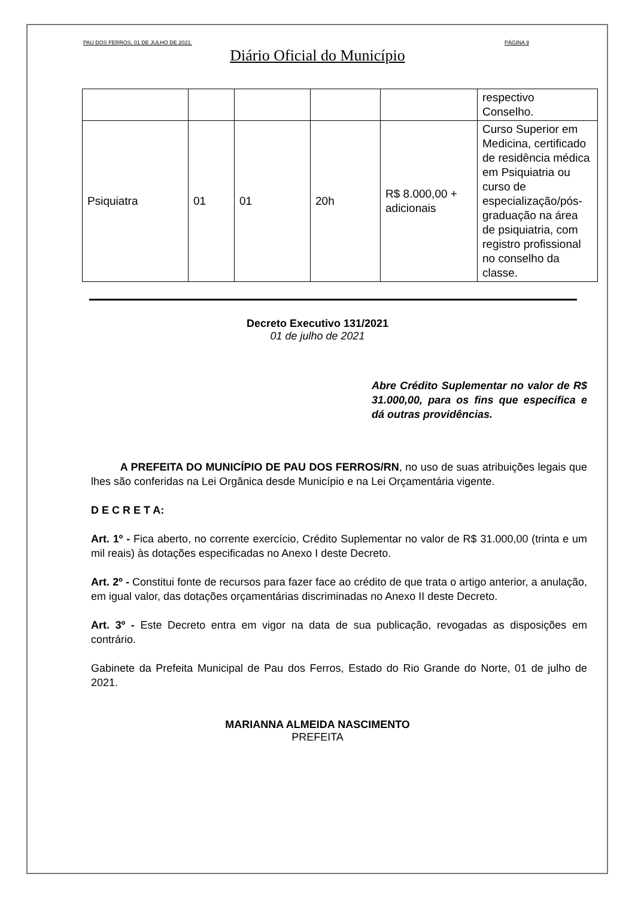PAU DOS FERROS, 01 DE JULHO DE 2021. PÁGINA 9
Diário Oficial do Município
| | | | | | respectivo Conselho. |
| Psiquiatra | 01 | 01 | 20h | R$ 8.000,00 + adicionais | Curso Superior em Medicina, certificado de residência médica em Psiquiatria ou curso de especialização/pós-graduação na área de psiquiatria, com registro profissional no conselho da classe. |
Decreto Executivo 131/2021
01 de julho de 2021
Abre Crédito Suplementar no valor de R$ 31.000,00, para os fins que especifica e dá outras providências.
A PREFEITA DO MUNICÍPIO DE PAU DOS FERROS/RN, no uso de suas atribuições legais que lhes são conferidas na Lei Orgânica desde Município e na Lei Orçamentária vigente.
D E C R E T A:
Art. 1º - Fica aberto, no corrente exercício, Crédito Suplementar no valor de R$ 31.000,00 (trinta e um mil reais) às dotações especificadas no Anexo I deste Decreto.
Art. 2º - Constitui fonte de recursos para fazer face ao crédito de que trata o artigo anterior, a anulação, em igual valor, das dotações orçamentárias discriminadas no Anexo II deste Decreto.
Art. 3º - Este Decreto entra em vigor na data de sua publicação, revogadas as disposições em contrário.
Gabinete da Prefeita Municipal de Pau dos Ferros, Estado do Rio Grande do Norte, 01 de julho de 2021.
MARIANNA ALMEIDA NASCIMENTO
PREFEITA